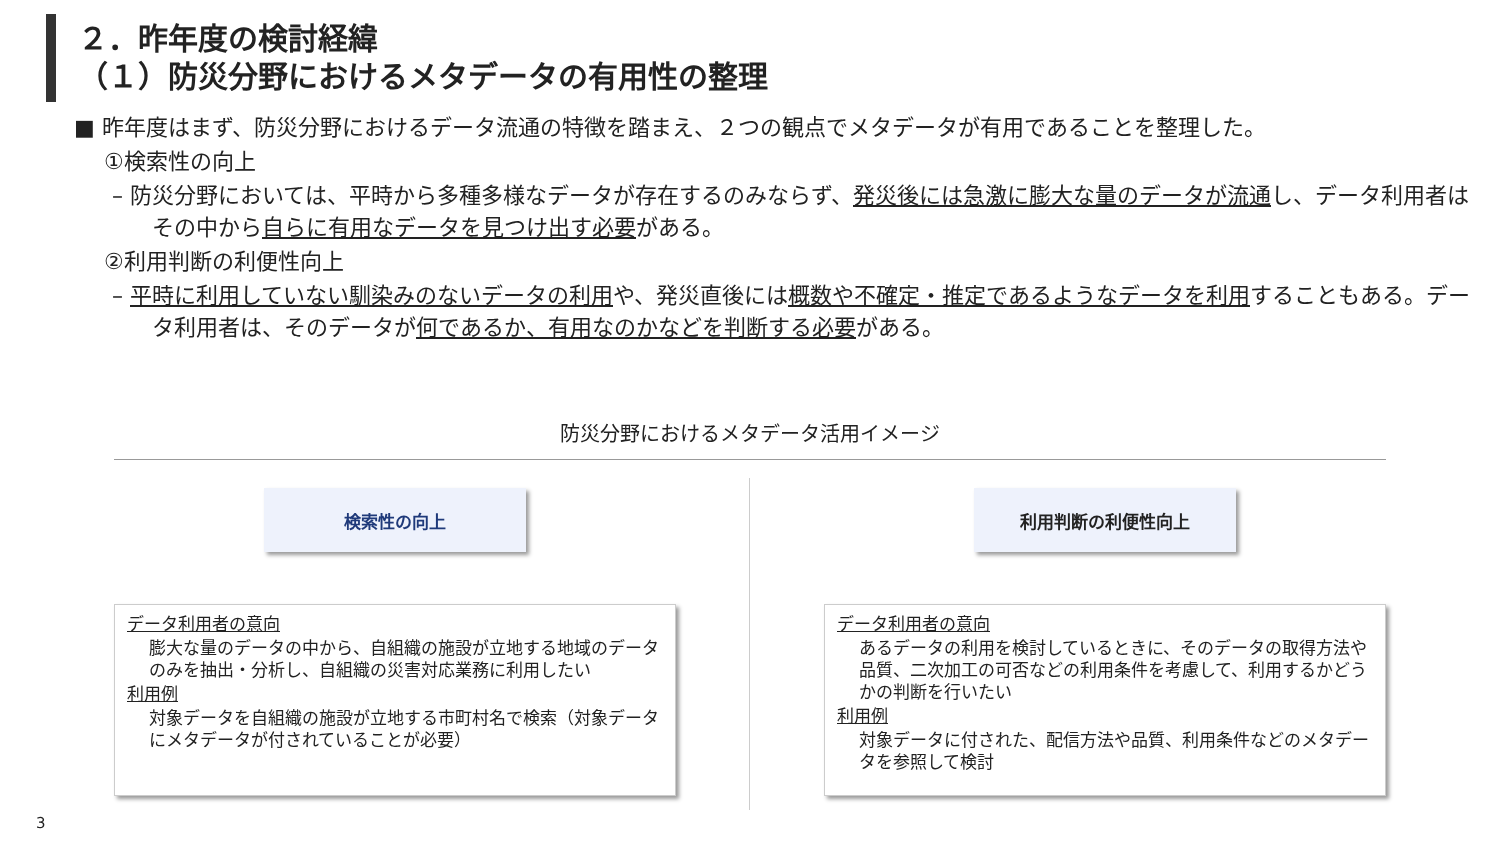２．昨年度の検討経緯
（１）防災分野におけるメタデータの有用性の整理
■ 昨年度はまず、防災分野におけるデータ流通の特徴を踏まえ、２つの観点でメタデータが有用であることを整理した。
①検索性の向上
– 防災分野においては、平時から多種多様なデータが存在するのみならず、発災後には急激に膨大な量のデータが流通し、データ利用者はその中から自らに有用なデータを見つけ出す必要がある。
②利用判断の利便性向上
– 平時に利用していない馴染みのないデータの利用や、発災直後には概数や不確定・推定であるようなデータを利用することもある。データ利用者は、そのデータが何であるか、有用なのかなどを判断する必要がある。
防災分野におけるメタデータ活用イメージ
検索性の向上 利用判断の利便性向上
データ利用者の意向
膨大な量のデータの中から、自組織の施設が立地する地域のデータのみを抽出・分析し、自組織の災害対応業務に利用したい
利用例
対象データを自組織の施設が立地する市町村名で検索（対象データにメタデータが付されていることが必要）
データ利用者の意向
あるデータの利用を検討しているときに、そのデータの取得方法や品質、二次加工の可否などの利用条件を考慮して、利用するかどうかの判断を行いたい
利用例
対象データに付された、配信方法や品質、利用条件などのメタデータを参照して検討
3